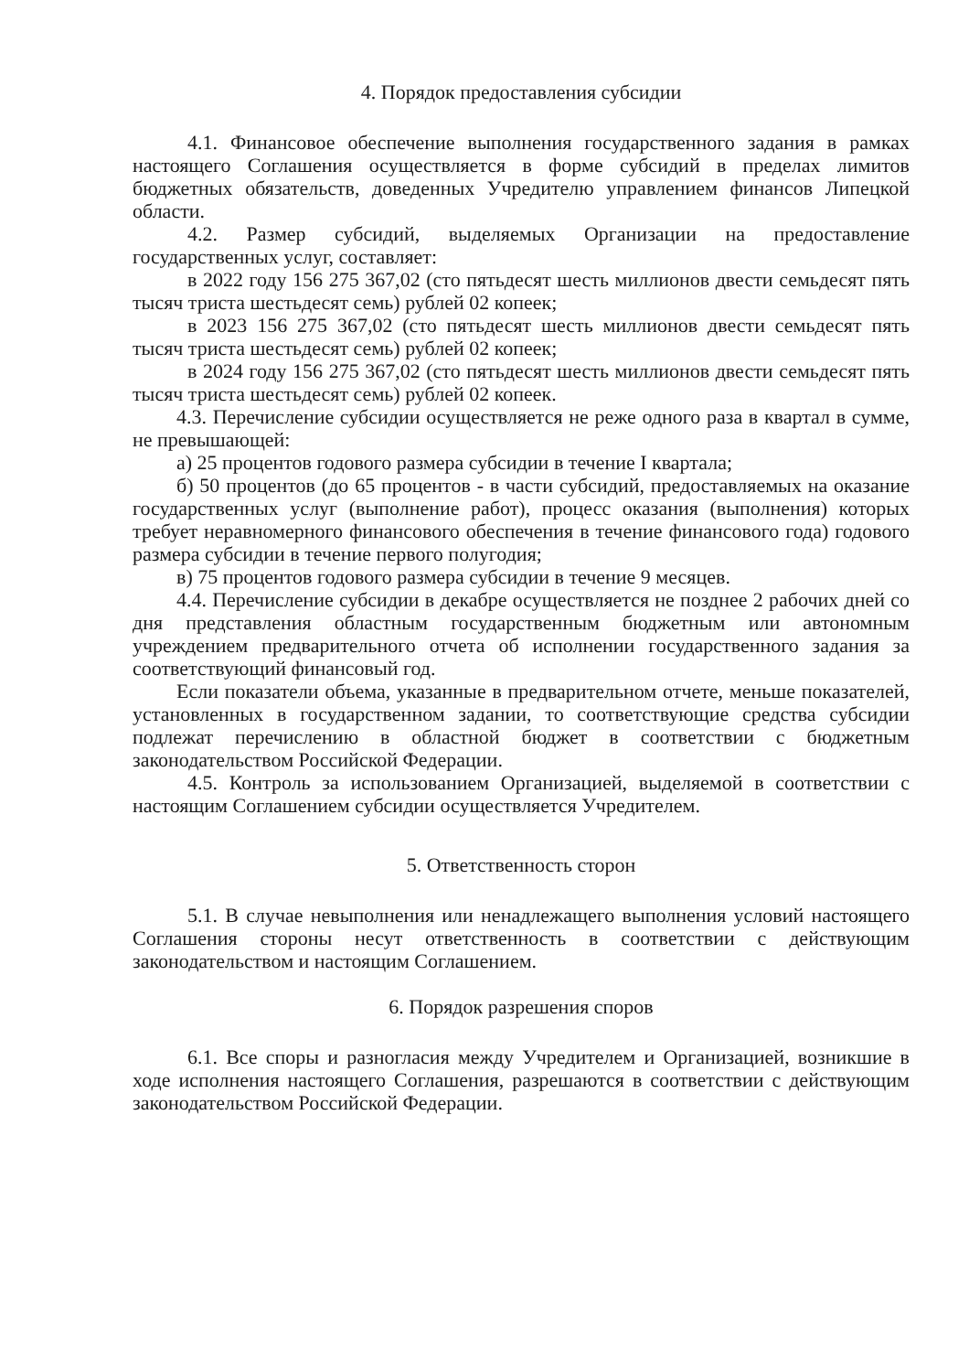4. Порядок предоставления субсидии
4.1. Финансовое обеспечение выполнения государственного задания в рамках настоящего Соглашения осуществляется в форме субсидий в пределах лимитов бюджетных обязательств, доведенных Учредителю управлением финансов Липецкой области.
4.2. Размер субсидий, выделяемых Организации на предоставление государственных услуг, составляет:
в 2022 году 156 275 367,02 (сто пятьдесят шесть миллионов двести семьдесят пять тысяч триста шестьдесят семь) рублей 02 копеек;
в 2023 156 275 367,02 (сто пятьдесят шесть миллионов двести семьдесят пять тысяч триста шестьдесят семь) рублей 02 копеек;
в 2024 году 156 275 367,02 (сто пятьдесят шесть миллионов двести семьдесят пять тысяч триста шестьдесят семь) рублей 02 копеек.
4.3. Перечисление субсидии осуществляется не реже одного раза в квартал в сумме, не превышающей:
а) 25 процентов годового размера субсидии в течение I квартала;
б) 50 процентов (до 65 процентов - в части субсидий, предоставляемых на оказание государственных услуг (выполнение работ), процесс оказания (выполнения) которых требует неравномерного финансового обеспечения в течение финансового года) годового размера субсидии в течение первого полугодия;
в) 75 процентов годового размера субсидии в течение 9 месяцев.
4.4. Перечисление субсидии в декабре осуществляется не позднее 2 рабочих дней со дня представления областным государственным бюджетным или автономным учреждением предварительного отчета об исполнении государственного задания за соответствующий финансовый год.
Если показатели объема, указанные в предварительном отчете, меньше показателей, установленных в государственном задании, то соответствующие средства субсидии подлежат перечислению в областной бюджет в соответствии с бюджетным законодательством Российской Федерации.
4.5. Контроль за использованием Организацией, выделяемой в соответствии с настоящим Соглашением субсидии осуществляется Учредителем.
5. Ответственность сторон
5.1. В случае невыполнения или ненадлежащего выполнения условий настоящего Соглашения стороны несут ответственность в соответствии с действующим законодательством и настоящим Соглашением.
6. Порядок разрешения споров
6.1. Все споры и разногласия между Учредителем и Организацией, возникшие в ходе исполнения настоящего Соглашения, разрешаются в соответствии с действующим законодательством Российской Федерации.